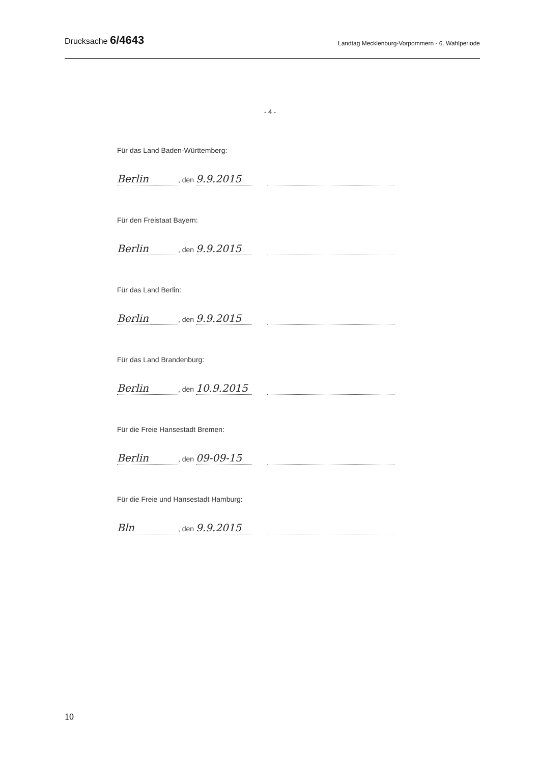Drucksache 6/4643 Landtag Mecklenburg-Vorpommern - 6. Wahlperiode
- 4 -
Für das Land Baden-Württemberg:
Berlin, den 9.9.2015
Für den Freistaat Bayern:
Berlin, den 9.9.2015
Für das Land Berlin:
Berlin, den 9.9.2015
Für das Land Brandenburg:
Berlin, den 10.9.2015
Für die Freie Hansestadt Bremen:
Berlin, den 09-09-15
Für die Freie und Hansestadt Hamburg:
Bln, den 9.9.2015
10